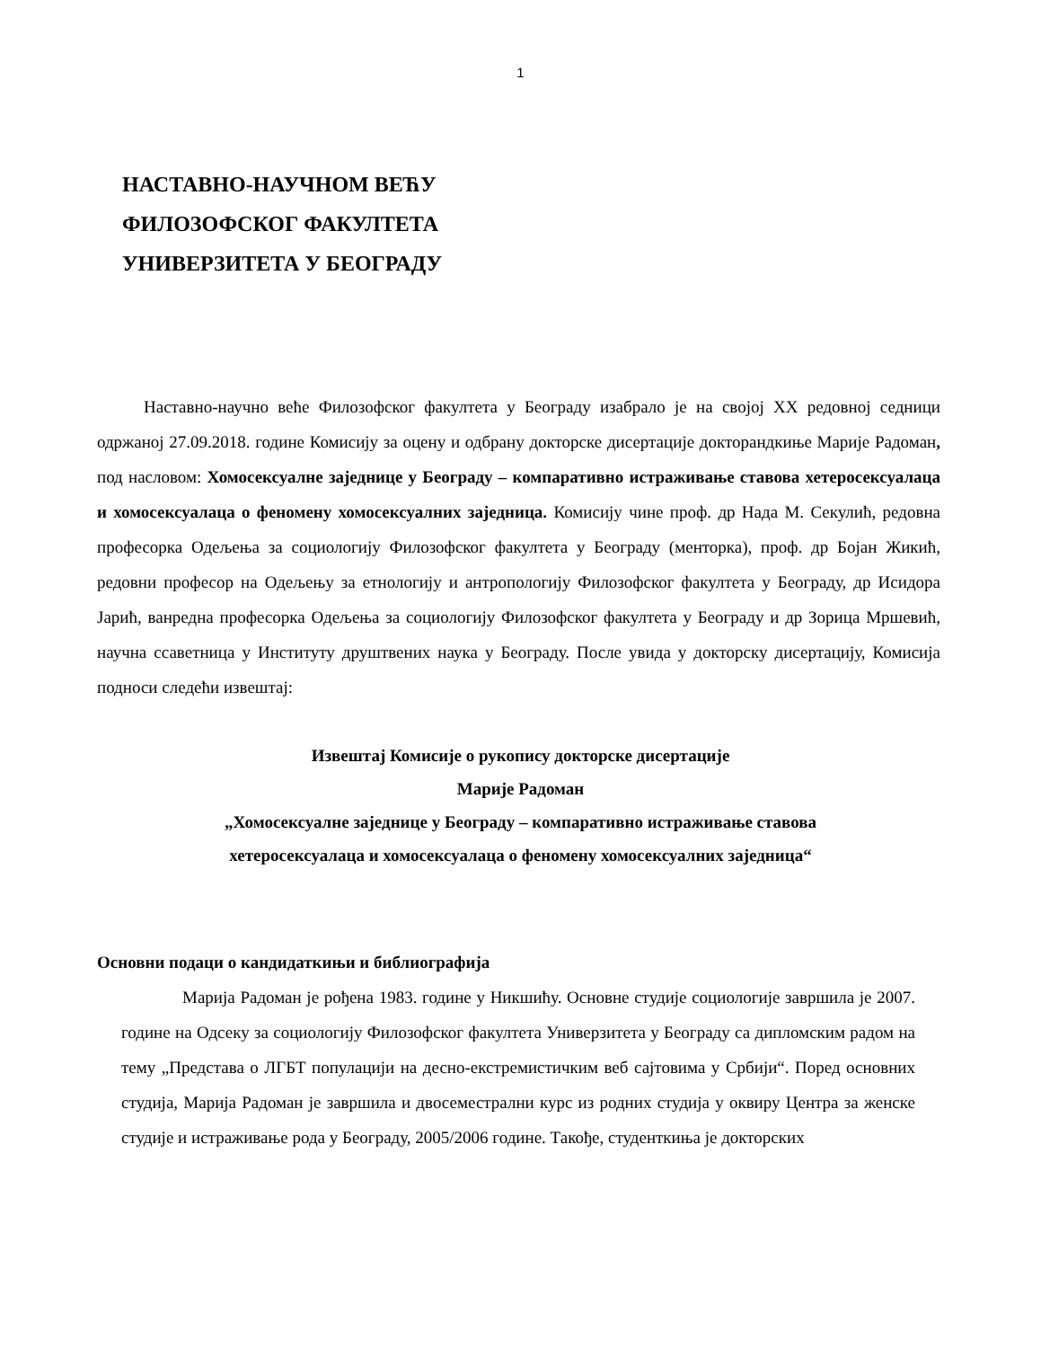1
НАСТАВНО-НАУЧНОМ ВЕЋУ
ФИЛОЗОФСКОГ ФАКУЛТЕТА
УНИВЕРЗИТЕТА У БЕОГРАДУ
Наставно-научно веће Филозофског факултета у Београду изабрало је на својој XX редовној седници одржаној 27.09.2018. године Комисију за оцену и одбрану докторске дисертације докторандкиње Марије Радоман, под насловом: Хомосексуалне заједнице у Београду – компаративно истраживање ставова хетеросексуалаца и хомосексуалаца о феномену хомосексуалних заједница. Комисију чине проф. др Нада М. Секулић, редовна професорка Одељења за социологију Филозофског факултета у Београду (менторка), проф. др Бојан Жикић, редовни професор на Одељењу за етнологију и антропологију Филозофског факултета у Београду, др Исидора Јарић, ванредна професорка Одељења за социологију Филозофског факултета у Београду и др Зорица Мршевић, научна ссаветница у Институту друштвених наука у Београду. После увида у докторску дисертацију, Комисија подноси следећи извештај:
Извештај Комисије о рукопису докторске дисертације
Марије Радоман
„Хомосексуалне заједнице у Београду – компаративно истраживање ставова
хетеросексуалаца и хомосексуалаца о феномену хомосексуалних заједница“
Основни подаци о кандидаткињи и библиографија
Марија Радоман је рођена 1983. године у Никшићу. Основне студије социологије завршила је 2007. године на Одсеку за социологију Филозофског факултета Универзитета у Београду са дипломским радом на тему „Представа о ЛГБТ популацији на десно-екстремистичким веб сајтовима у Србији“. Поред основних студија, Марија Радоман је завршила и двосеместрални курс из родних студија у оквиру Центра за женске студије и истраживање рода у Београду, 2005/2006 године. Такође, студенткиња је докторских